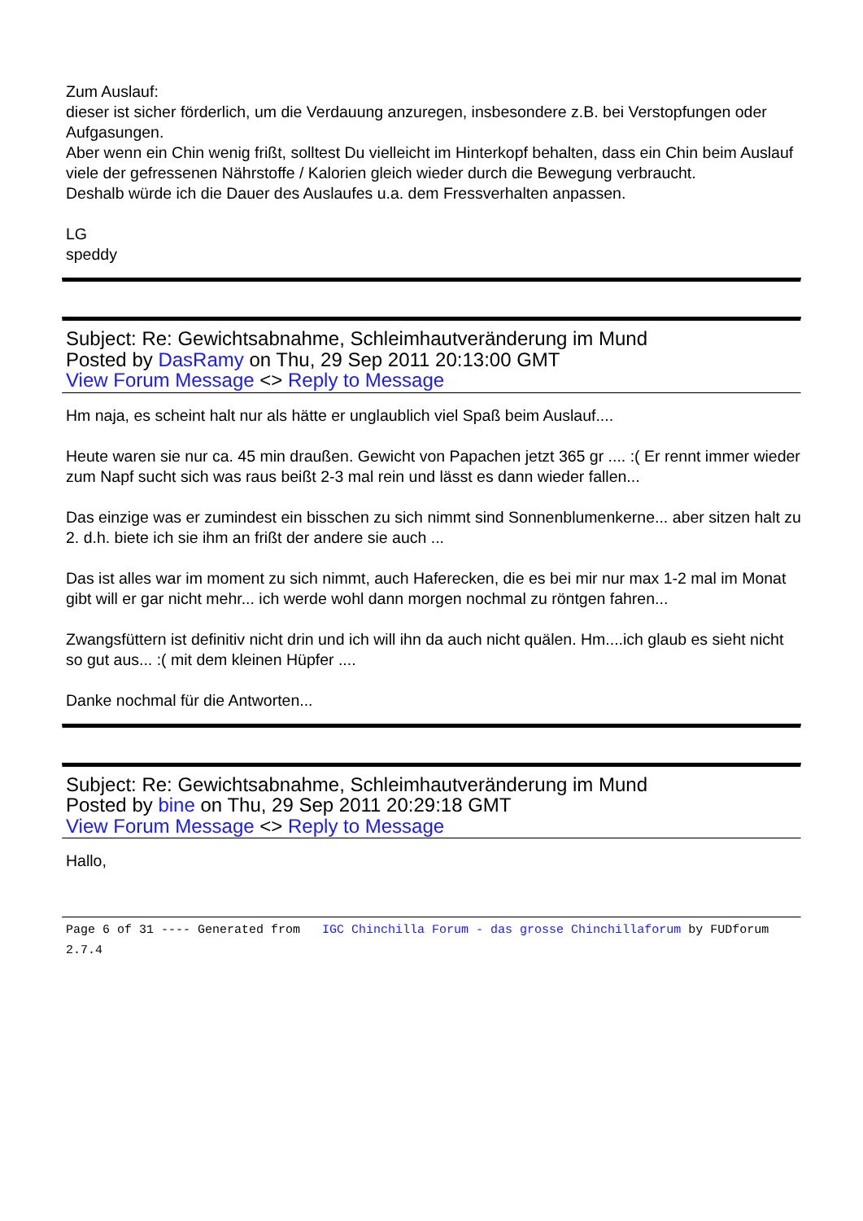Zum Auslauf:
dieser ist sicher förderlich, um die Verdauung anzuregen, insbesondere z.B. bei Verstopfungen oder Aufgasungen.
Aber wenn ein Chin wenig frißt, solltest Du vielleicht im Hinterkopf behalten, dass ein Chin beim Auslauf viele der gefressenen Nährstoffe / Kalorien gleich wieder durch die Bewegung verbraucht.
Deshalb würde ich die Dauer des Auslaufes u.a. dem Fressverhalten anpassen.
LG
speddy
Subject: Re: Gewichtsabnahme, Schleimhautveränderung im Mund
Posted by DasRamy on Thu, 29 Sep 2011 20:13:00 GMT
View Forum Message <> Reply to Message
Hm naja, es scheint halt nur als hätte er unglaublich viel Spaß beim Auslauf....
Heute waren sie nur ca. 45 min draußen. Gewicht von Papachen jetzt 365 gr .... :( Er rennt immer wieder zum Napf sucht sich was raus beißt 2-3 mal rein und lässt es dann wieder fallen...
Das einzige was er zumindest ein bisschen zu sich nimmt sind Sonnenblumenkerne... aber sitzen halt zu 2. d.h. biete ich sie ihm an frißt der andere sie auch ...
Das ist alles war im moment zu sich nimmt, auch Haferecken, die es bei mir nur max 1-2 mal im Monat gibt will er gar nicht mehr... ich werde wohl dann morgen nochmal zu röntgen fahren...
Zwangsfüttern ist definitiv nicht drin und ich will ihn da auch nicht quälen. Hm....ich glaub es sieht nicht so gut aus... :( mit dem kleinen Hüpfer ....
Danke nochmal für die Antworten...
Subject: Re: Gewichtsabnahme, Schleimhautveränderung im Mund
Posted by bine on Thu, 29 Sep 2011 20:29:18 GMT
View Forum Message <> Reply to Message
Hallo,
Page 6 of 31 ---- Generated from IGC Chinchilla Forum - das grosse Chinchillaforum by FUDforum 2.7.4